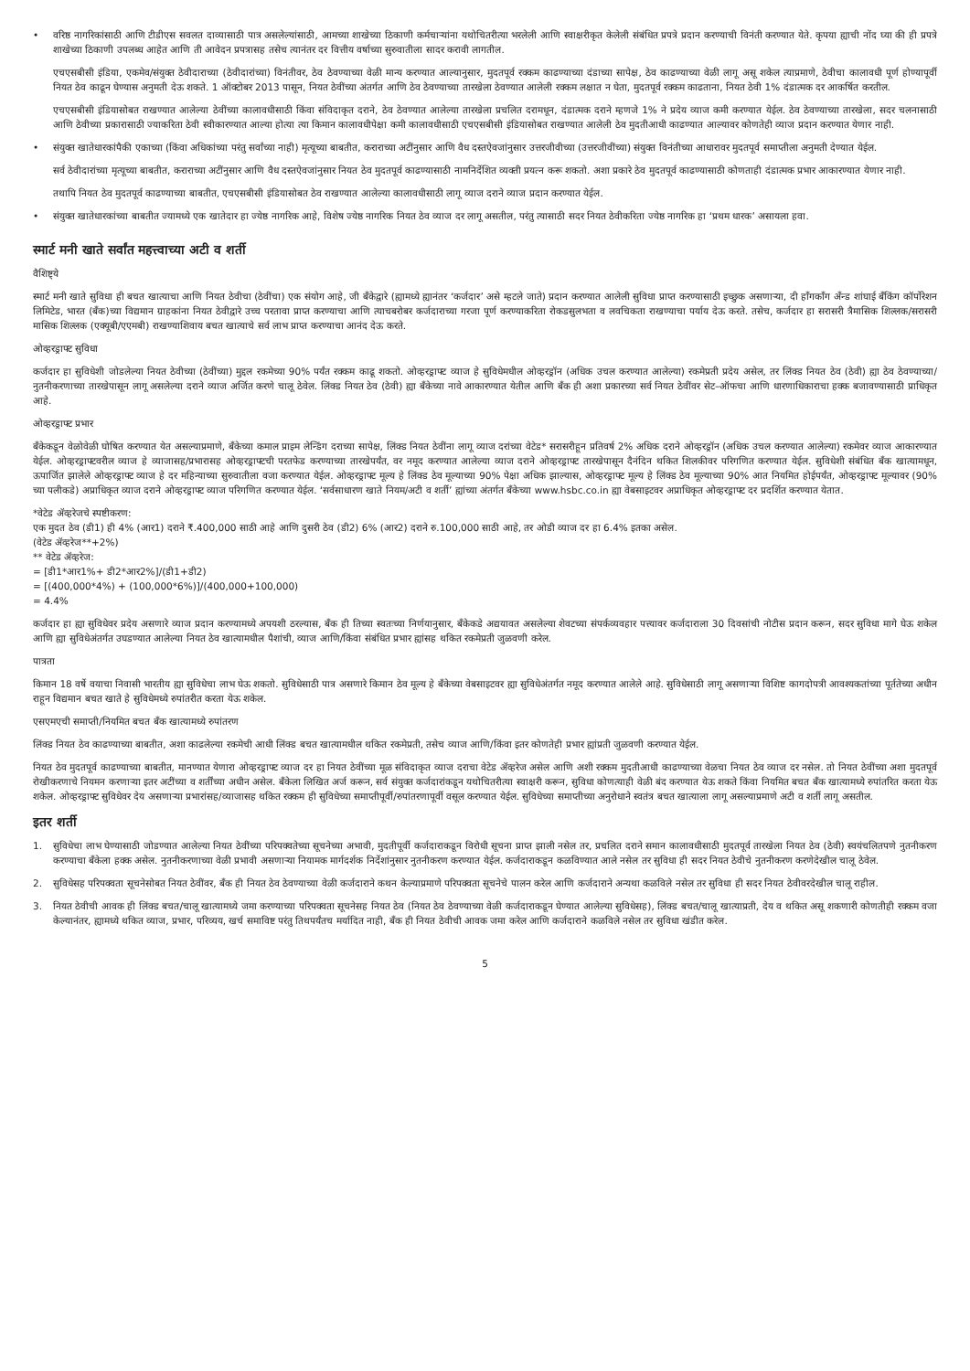• वरिष्ठ नागरिकांसाठी आणि टीडीएस सवलत दाव्यासाठी पात्र असलेल्यांसाठी, आमच्या शाखेच्या ठिकाणी कर्मचाऱ्यांना यथोचितरीत्या भरलेली आणि स्वाक्षरीकृत केलेली संबंधित प्रपत्रे प्रदान करण्याची विनंती करण्यात येते. कृपया ह्याची नोंद घ्या की ही प्रपत्रे शाखेच्या ठिकाणी उपलब्ध आहेत आणि ती आवेदन प्रपत्रासह तसेच त्यानंतर दर वित्तीय वर्षाच्या सुरुवातीला सादर करावी लागतील.
एचएसबीसी इंडिया, एकमेव/संयुक्त ठेवीदाराच्या (ठेवीदारांच्या) विनंतीवर, ठेव ठेवण्याच्या वेळी मान्य करण्यात आल्यानुसार, मुदतपूर्व रक्कम काढण्याच्या दंडाच्या सापेक्ष, ठेव काढण्याच्या वेळी लागू असू शकेल त्याप्रमाणे, ठेवीचा कालावधी पूर्ण होण्यापूर्वी नियत ठेव काढून घेण्यास अनुमती देऊ शकते. 1 ऑक्टोबर 2013 पासून, नियत ठेवींच्या अंतर्गत आणि ठेव ठेवण्याच्या तारखेला ठेवण्यात आलेली रक्कम लक्षात न घेता, मुदतपूर्व रक्कम काढताना, नियत ठेवी 1% दंडात्मक दर आकर्षित करतील.
एचएसबीसी इंडियासोबत राखण्यात आलेल्या ठेवींच्या कालावधीसाठी किंवा संविदाकृत दराने, ठेव ठेवण्यात आलेल्या तारखेला प्रचलित दरामधून, दंडात्मक दराने म्हणजे 1% ने प्रदेय व्याज कमी करण्यात येईल. ठेव ठेवण्याच्या तारखेला, सदर चलनासाठी आणि ठेवीच्या प्रकारासाठी ज्याकरिता ठेवी स्वीकारण्यात आल्या होत्या त्या किमान कालावधीपेक्षा कमी कालावधीसाठी एचएसबीसी इंडियासोबत राखण्यात आलेली ठेव मुदतीआधी काढण्यात आल्यावर कोणतेही व्याज प्रदान करण्यात येणार नाही.
• संयुक्त खातेधारकांपैकी एकाच्या (किंवा अधिकांच्या परंतु सर्वांच्या नाही) मृत्यूच्या बाबतीत, कराराच्या अटींनुसार आणि वैध दस्तऐवजांनुसार उत्तरजीवीच्या (उत्तरजीवींच्या) संयुक्त विनंतीच्या आधारावर मुदतपूर्व समाप्तीला अनुमती देण्यात येईल.
सर्व ठेवीदारांच्या मृत्यूच्या बाबतीत, कराराच्या अटींनुसार आणि वैध दस्तऐवजांनुसार नियत ठेव मुदतपूर्व काढण्यासाठी नामनिर्देशित व्यक्ती प्रयत्न करू शकतो. अशा प्रकारे ठेव मुदतपूर्व काढण्यासाठी कोणताही दंडात्मक प्रभार आकारण्यात येणार नाही.
तथापि नियत ठेव मुदतपूर्व काढण्याच्या बाबतीत, एचएसबीसी इंडियासोबत ठेव राखण्यात आलेल्या कालावधीसाठी लागू व्याज दराने व्याज प्रदान करण्यात येईल.
• संयुक्त खातेधारकांच्या बाबतीत ज्यामध्ये एक खातेदार हा ज्येष्ठ नागरिक आहे, विशेष ज्येष्ठ नागरिक नियत ठेव व्याज दर लागू असतील, परंतु त्यासाठी सदर नियत ठेवीकरिता ज्येष्ठ नागरिक हा ‘प्रथम धारक’ असायला हवा.
स्मार्ट मनी खाते सर्वांत महत्त्वाच्या अटी व शर्ती
वैशिष्ट्ये
स्मार्ट मनी खाते सुविधा ही बचत खात्याचा आणि नियत ठेवीचा (ठेवींचा) एक संयोग आहे, जी बँकेद्वारे (ह्यामध्ये ह्यानंतर ‘कर्जदार’ असे म्हटले जाते) प्रदान करण्यात आलेली सुविधा प्राप्त करण्यासाठी इच्छुक असणाऱ्या, दी हाँगकाँग अँन्ड शांघाई बँकिंग कॉर्पोरेशन लिमिटेड, भारत (बँक)च्या विद्यमान ग्राहकांना नियत ठेवीद्वारे उच्च परतावा प्राप्त करण्याचा आणि त्याचबरोबर कर्जदाराच्या गरजा पूर्ण करण्याकरिता रोकडसुलभता व लवचिकता राखण्याचा पर्याय देऊ करते. तसेच, कर्जदार हा सरासरी त्रैमासिक शिल्लक/सरासरी मासिक शिल्लक (एक्यूबी/एएमबी) राखण्याशिवाय बचत खात्याचे सर्व लाभ प्राप्त करण्याचा आनंद देऊ करते.
ओव्हरड्राफ्ट सुविधा
कर्जदार हा सुविधेशी जोडलेल्या नियत ठेवीच्या (ठेवींच्या) मुद्दल रकमेच्या 90% पर्यंत रक्कम काढू शकतो. ओव्हरड्राफ्ट व्याज हे सुविधेमधील ओव्हरड्रॉन (अधिक उचल करण्यात आलेल्या) रकमेप्रती प्रदेय असेल, तर लिंक्ड नियत ठेव (ठेवी) ह्या ठेव ठेवण्याच्या/नुतनीकरणाच्या तारखेपासून लागू असलेल्या दराने व्याज अर्जित करणे चालू ठेवेल. लिंक्ड नियत ठेव (ठेवी) ह्या बँकेच्या नावे आकारण्यात येतील आणि बँक ही अशा प्रकारच्या सर्व नियत ठेवींवर सेट–ऑफचा आणि धारणाधिकाराचा हक्क बजावण्यासाठी प्राधिकृत आहे.
ओव्हरड्राफ्ट प्रभार
बँकेकडून वेळोवेळी घोषित करण्यात येत असल्याप्रमाणे, बँकेच्या कमाल प्राइम लेन्डिंग दराच्या सापेक्ष, लिंक्ड नियत ठेवींना लागू व्याज दरांच्या वेटेड* सरासरीहून प्रतिवर्ष 2% अधिक दराने ओव्हरड्रॉन (अधिक उचल करण्यात आलेल्या) रकमेवर व्याज आकारण्यात येईल. ओव्हरड्राफ्टवरील व्याज हे व्याजासह/प्रभारासह ओव्हरड्राफ्टची परतफेड करण्याच्या तारखेपर्यंत, वर नमूद करण्यात आलेल्या व्याज दराने ओव्हरड्राफ्ट तारखेपासून दैनंदिन थकित शिलकीवर परिगणित करण्यात येईल. सुविधेशी संबंधित बँक खात्यामधून, ऊपार्जित झालेले ओव्हरड्राफ्ट व्याज हे दर महिन्याच्या सुरुवातीला वजा करण्यात येईल. ओव्हरड्राफ्ट मूल्य हे लिंक्ड ठेव मूल्याच्या 90% पेक्षा अधिक झाल्यास, ओव्हरड्राफ्ट मूल्य हे लिंक्ड ठेव मूल्याच्या 90% आत नियमित होईपर्यंत, ओव्हरड्राफ्ट मूल्यावर (90% च्या पलीकडे) अप्राधिकृत व्याज दराने ओव्हरड्राफ्ट व्याज परिगणित करण्यात येईल. ‘सर्वसाधारण खाते नियम/अटी व शर्ती’ ह्यांच्या अंतर्गत बँकेच्या www.hsbc.co.in ह्या वेबसाइटवर अप्राधिकृत ओव्हरड्राफ्ट दर प्रदर्शित करण्यात येतात.
*वेटेड ॲव्हरेजचे स्पष्टीकरण:
एक मुदत ठेव (डी1) ही 4% (आर1) दराने ₹.400,000 साठी आहे आणि दुसरी ठेव (डी2) 6% (आर2) दराने रु.100,000 साठी आहे, तर ओडी व्याज दर हा 6.4% इतका असेल.
(वेटेड ॲव्हरेज**+2%)
** वेटेड ॲव्हरेज:
= [डी1*आर1%+ डी2*आर2%]/(डी1+डी2)
= [(400,000*4%) + (100,000*6%)]/(400,000+100,000)
= 4.4%
कर्जदार हा ह्या सुविधेवर प्रदेय असणारे व्याज प्रदान करण्यामध्ये अपयशी ठरल्यास, बँक ही तिच्या स्वतःच्या निर्णयानुसार, बँकेकडे अद्ययावत असलेल्या शेवटच्या संपर्कव्यवहार पत्त्यावर कर्जदाराला 30 दिवसांची नोटीस प्रदान करून, सदर सुविधा मागे घेऊ शकेल आणि ह्या सुविधेअंतर्गत उघडण्यात आलेल्या नियत ठेव खात्यामधील पैशांची, व्याज आणि/किंवा संबंधित प्रभार ह्यांसह थकित रकमेप्रती जुळवणी करेल.
पात्रता
किमान 18 वर्षे वयाचा निवासी भारतीय ह्या सुविधेचा लाभ घेऊ शकतो. सुविधेसाठी पात्र असणारे किमान ठेव मूल्य हे बँकेच्या वेबसाइटवर ह्या सुविधेअंतर्गत नमूद करण्यात आलेले आहे. सुविधेसाठी लागू असणाऱ्या विशिष्ट कागदोपत्री आवश्यकतांच्या पूर्ततेच्या अधीन राहून विद्यमान बचत खाते हे सुविधेमध्ये रुपांतरीत करता येऊ शकेल.
एसएमएची समाप्ती/नियमित बचत बँक खात्यामध्ये रुपांतरण
लिंक्ड नियत ठेव काढण्याच्या बाबतीत, अशा काढलेल्या रकमेची आधी लिंक्ड बचत खात्यामधील थकित रकमेप्रती, तसेच व्याज आणि/किंवा इतर कोणतेही प्रभार ह्यांप्रती जुळवणी करण्यात येईल.
नियत ठेव मुदतपूर्व काढण्याच्या बाबतीत, मानण्यात येणारा ओव्हरड्राफ्ट व्याज दर हा नियत ठेवींच्या मूळ संविदाकृत व्याज दराचा वेटेड ॲव्हरेज असेल आणि अशी रक्कम मुदतीआधी काढण्याच्या वेळचा नियत ठेव व्याज दर नसेल. तो नियत ठेवींच्या अशा मुदतपूर्व रोखीकरणाचे नियमन करणाऱ्या इतर अटींच्या व शर्तींच्या अधीन असेल. बँकेला लिखित अर्ज करून, सर्व संयुक्त कर्जदारांकडून यथोचितरीत्या स्वाक्षरी करून, सुविधा कोणत्याही वेळी बंद करण्यात येऊ शकते किंवा नियमित बचत बँक खात्यामध्ये रुपांतरित करता येऊ शकेल. ओव्हरड्राफ्ट सुविधेवर देय असणाऱ्या प्रभारांसह/व्याजासह थकित रक्कम ही सुविधेच्या समाप्तीपूर्वी/रुपांतरणापूर्वी वसूल करण्यात येईल. सुविधेच्या समाप्तीच्या अनुरोधाने स्वतंत्र बचत खात्याला लागू असल्याप्रमाणे अटी व शर्ती लागू असतील.
इतर शर्ती
1. सुविधेचा लाभ घेण्यासाठी जोडण्यात आलेल्या नियत ठेवींच्या परिपक्वतेच्या सूचनेच्या अभावी, मुदतीपूर्वी कर्जदाराकडून विरोधी सूचना प्राप्त झाली नसेल तर, प्रचलित दराने समान कालावधीसाठी मुदतपूर्व तारखेला नियत ठेव (ठेवी) स्वयंचलितपणे नुतनीकरण करण्याचा बँकेला हक्क असेल. नुतनीकरणाच्या वेळी प्रभावी असणाऱ्या नियामक मार्गदर्शक निर्देशांनुसार नुतनीकरण करण्यात येईल. कर्जदाराकडून कळविण्यात आले नसेल तर सुविधा ही सदर नियत ठेवीचे नुतनीकरण करणेदेखील चालू ठेवेल.
2. सुविधेसह परिपक्वता सूचनेसोबत नियत ठेवींवर, बँक ही नियत ठेव ठेवण्याच्या वेळी कर्जदाराने कथन केल्याप्रमाणे परिपक्वता सूचनेचे पालन करेल आणि कर्जदाराने अन्यथा कळविले नसेल तर सुविधा ही सदर नियत ठेवीवरदेखील चालू राहील.
3. नियत ठेवीची आवक ही लिंक्ड बचत/चालू खात्यामध्ये जमा करण्याच्या परिपक्वता सूचनेसह नियत ठेव (नियत ठेव ठेवण्याच्या वेळी कर्जदाराकडून घेण्यात आलेल्या सुविधेसह), लिंक्ड बचत/चालू खात्याप्रती, देय व थकित असू शकणारी कोणतीही रक्कम वजा केल्यानंतर, ह्यामध्ये थकित व्याज, प्रभार, परिव्यय, खर्च समाविष्ट परंतु तिथपर्यंतच मर्यादित नाही, बँक ही नियत ठेवीची आवक जमा करेल आणि कर्जदाराने कळविले नसेल तर सुविधा खंडीत करेल.
5